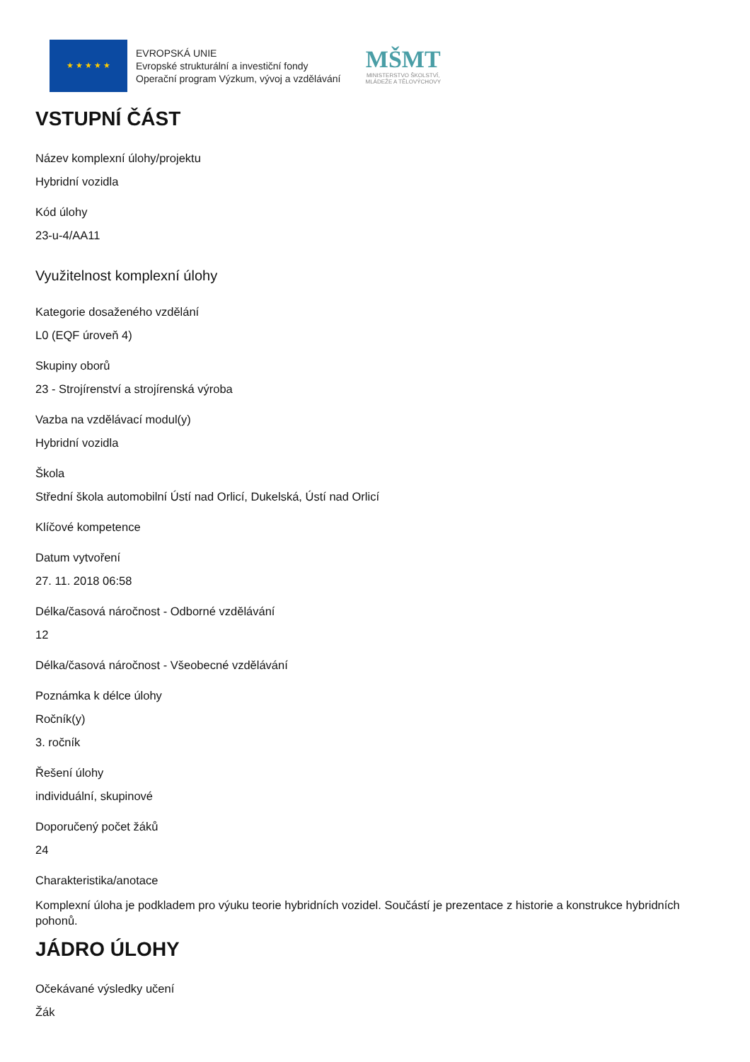★ ★ ★ ★ ★
EVROPSKÁ UNIE
Evropské strukturální a investiční fondy
Operační program Výzkum, vývoj a vzdělávání
MŠMT
MINISTERSTVO ŠKOLSTVÍ,
MLÁDEŽE A TĚLOVÝCHOVY
VSTUPNÍ ČÁST
Název komplexní úlohy/projektu
Hybridní vozidla
Kód úlohy
23-u-4/AA11
Využitelnost komplexní úlohy
Kategorie dosaženého vzdělání
L0 (EQF úroveň 4)
Skupiny oborů
23 - Strojírenství a strojírenská výroba
Vazba na vzdělávací modul(y)
Hybridní vozidla
Škola
Střední škola automobilní Ústí nad Orlicí, Dukelská, Ústí nad Orlicí
Klíčové kompetence
Datum vytvoření
27. 11. 2018 06:58
Délka/časová náročnost - Odborné vzdělávání
12
Délka/časová náročnost - Všeobecné vzdělávání
Poznámka k délce úlohy
Ročník(y)
3. ročník
Řešení úlohy
individuální, skupinové
Doporučený počet žáků
24
Charakteristika/anotace
Komplexní úloha je podkladem pro výuku teorie hybridních vozidel. Součástí je prezentace z historie a konstrukce hybridních pohonů.
JÁDRO ÚLOHY
Očekávané výsledky učení
Žák